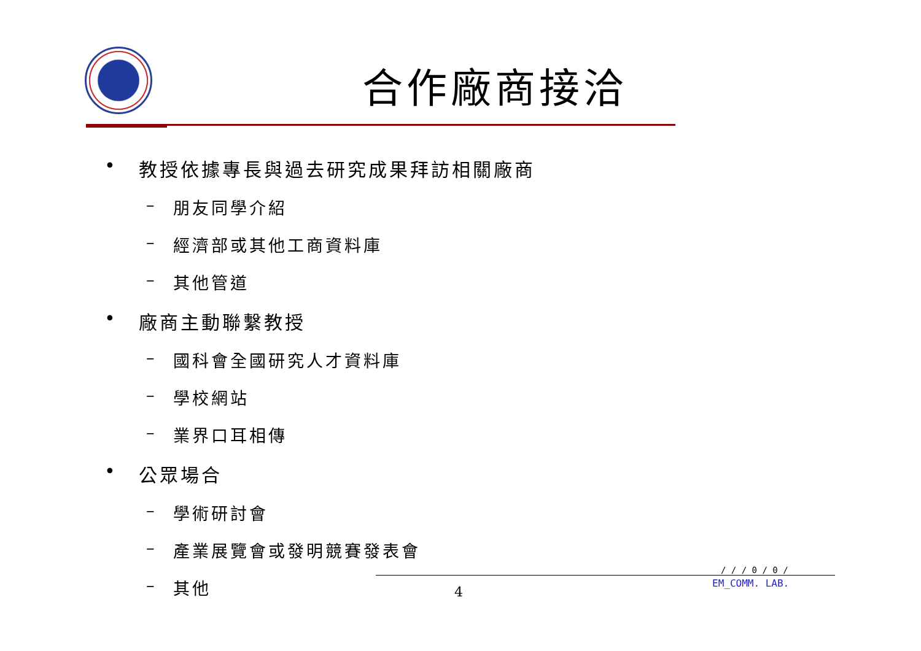合作廠商接洽
• 教授依據專長與過去研究成果拜訪相關廠商
– 朋友同學介紹
– 經濟部或其他工商資料庫
– 其他管道
• 廠商主動聯繫教授
– 國科會全國研究人才資料庫
– 學校網站
– 業界口耳相傳
• 公眾場合
– 學術研討會
– 產業展覽會或發明競賽發表會
– 其他
4
/ / / 0 / 0 /
EM_COMM. LAB.